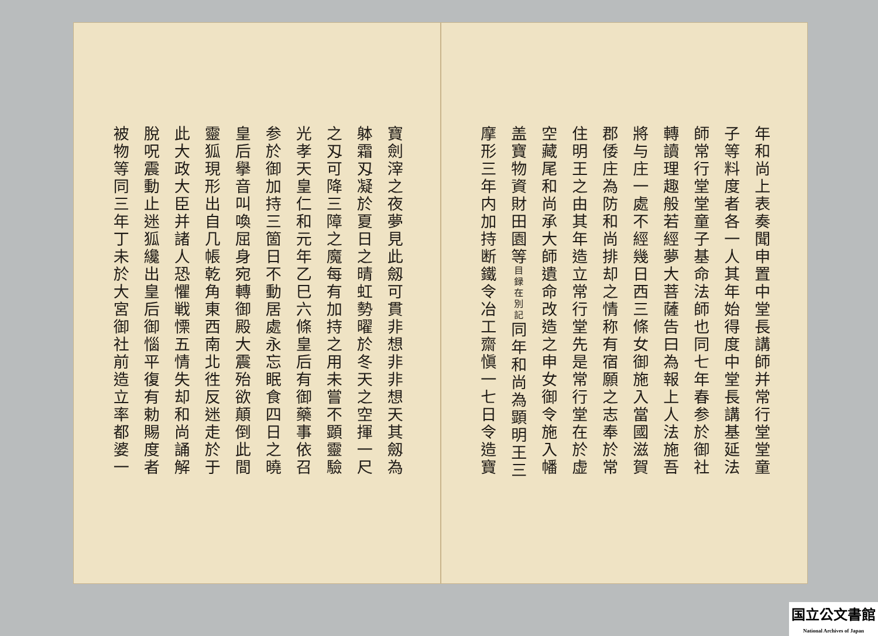年和尚上表奏聞申置中堂長講師并常行堂堂童
子等料度者各一人其年始得度中堂長講基延法
師常行堂堂童子基命法師也同七年春参於御社
轉讀理趣般若經夢大菩薩告曰為報上人法施吾
將与庄一處不經幾日西三條女御施入當國滋賀
郡倭庄為防和尚排却之情称有宿願之志奉於常
住明王之由其年造立常行堂先是常行堂在於虚
空藏尾和尚承大師遺命改造之申女御令施入幡
盖寶物資財田園等目録在別記同年和尚為顕明王三
摩形三年内加持断鐵令冶工齋愼一七日令造寶
寶劍滓之夜夢見此劔可貫非想非非想天其劔為
躰霜刄凝於夏日之晴虹勢曜於冬天之空揮一尺
之刄可降三障之魔每有加持之用未嘗不顕靈驗
光孝天皇仁和元年乙巳六條皇后有御藥事依召
参於御加持三箇日不動居處永忘眠食四日之曉
皇后擧音叫喚屈身宛轉御殿大震殆欲顛倒此間
靈狐現形出自几帳乾角東西南北徃反迷走於于
此大政大臣并諸人恐懼戦慄五情失却和尚誦解
脫呪震動止迷狐纔出皇后御惱平復有勅賜度者
被物等同三年丁未於大宮御社前造立率都婆一
国立公文書館
National Archives of Japan